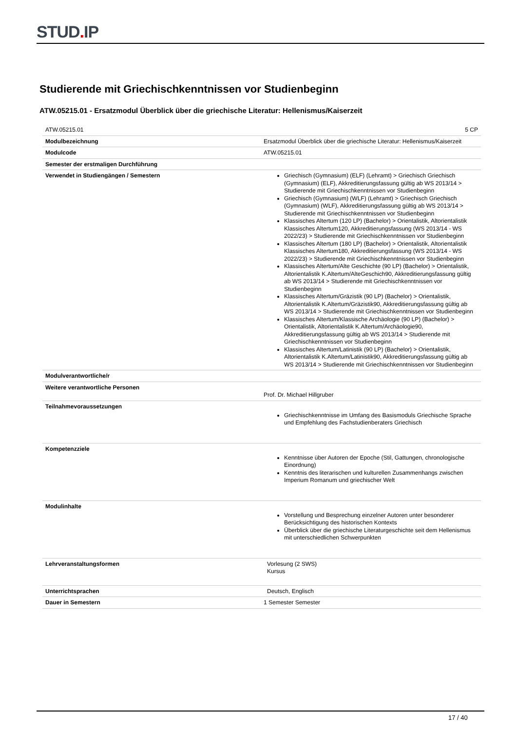STUD. IP
Studierende mit Griechischkenntnissen vor Studienbeginn
ATW.05215.01 - Ersatzmodul Überblick über die griechische Literatur: Hellenismus/Kaiserzeit
| ATW.05215.01 | 5 CP |
| Modulbezeichnung | Ersatzmodul Überblick über die griechische Literatur: Hellenismus/Kaiserzeit |
| Modulcode | ATW.05215.01 |
| Semester der erstmaligen Durchführung | |
| Verwendet in Studiengängen / Semestern | Griechisch (Gymnasium) (ELF) (Lehramt) > Griechisch Griechisch (Gymnasium) (ELF), Akkreditierungsfassung gültig ab WS 2013/14 > Studierende mit Griechischkenntnissen vor Studienbeginn Griechisch (Gymnasium) (WLF) (Lehramt) > Griechisch Griechisch (Gymnasium) (WLF), Akkreditierungsfassung gültig ab WS 2013/14 > Studierende mit Griechischkenntnissen vor Studienbeginn Klassisches Altertum (120 LP) (Bachelor) > Orientalistik, Altorientalistik Klassisches Altertum120, Akkreditierungsfassung (WS 2013/14 - WS 2022/23) > Studierende mit Griechischkenntnissen vor Studienbeginn Klassisches Altertum (180 LP) (Bachelor) > Orientalistik, Altorientalistik Klassisches Altertum180, Akkreditierungsfassung (WS 2013/14 - WS 2022/23) > Studierende mit Griechischkenntnissen vor Studienbeginn Klassisches Altertum/Alte Geschichte (90 LP) (Bachelor) > Orientalistik, Altorientalistik K.Altertum/AlteGeschich90, Akkreditierungsfassung gültig ab WS 2013/14 > Studierende mit Griechischkenntnissen vor Studienbeginn Klassisches Altertum/Gräzistik (90 LP) (Bachelor) > Orientalistik, Altorientalistik K.Altertum/Gräzistik90, Akkreditierungsfassung gültig ab WS 2013/14 > Studierende mit Griechischkenntnissen vor Studienbeginn Klassisches Altertum/Klassische Archäologie (90 LP) (Bachelor) > Orientalistik, Altorientalistik K.Altertum/Archäologie90, Akkreditierungsfassung gültig ab WS 2013/14 > Studierende mit Griechischkenntnissen vor Studienbeginn Klassisches Altertum/Latinistik (90 LP) (Bachelor) > Orientalistik, Altorientalistik K.Altertum/Latinistik90, Akkreditierungsfassung gültig ab WS 2013/14 > Studierende mit Griechischkenntnissen vor Studienbeginn |
| Modulverantwortliche/r | |
| Weitere verantwortliche Personen | Prof. Dr. Michael Hillgruber |
| Teilnahmevoraussetzungen | Griechischkenntnisse im Umfang des Basismoduls Griechische Sprache und Empfehlung des Fachstudienberaters Griechisch |
| Kompetenzziele | Kenntnisse über Autoren der Epoche (Stil, Gattungen, chronologische Einordnung) Kenntnis des literarischen und kulturellen Zusammenhangs zwischen Imperium Romanum und griechischer Welt |
| Modulinhalte | Vorstellung und Besprechung einzelner Autoren unter besonderer Berücksichtigung des historischen Kontexts Überblick über die griechische Literaturgeschichte seit dem Hellenismus mit unterschiedlichen Schwerpunkten |
| Lehrveranstaltungsformen | Vorlesung (2 SWS) Kursus |
| Unterrichtsprachen | Deutsch, Englisch |
| Dauer in Semestern | 1 Semester Semester |
17 / 40